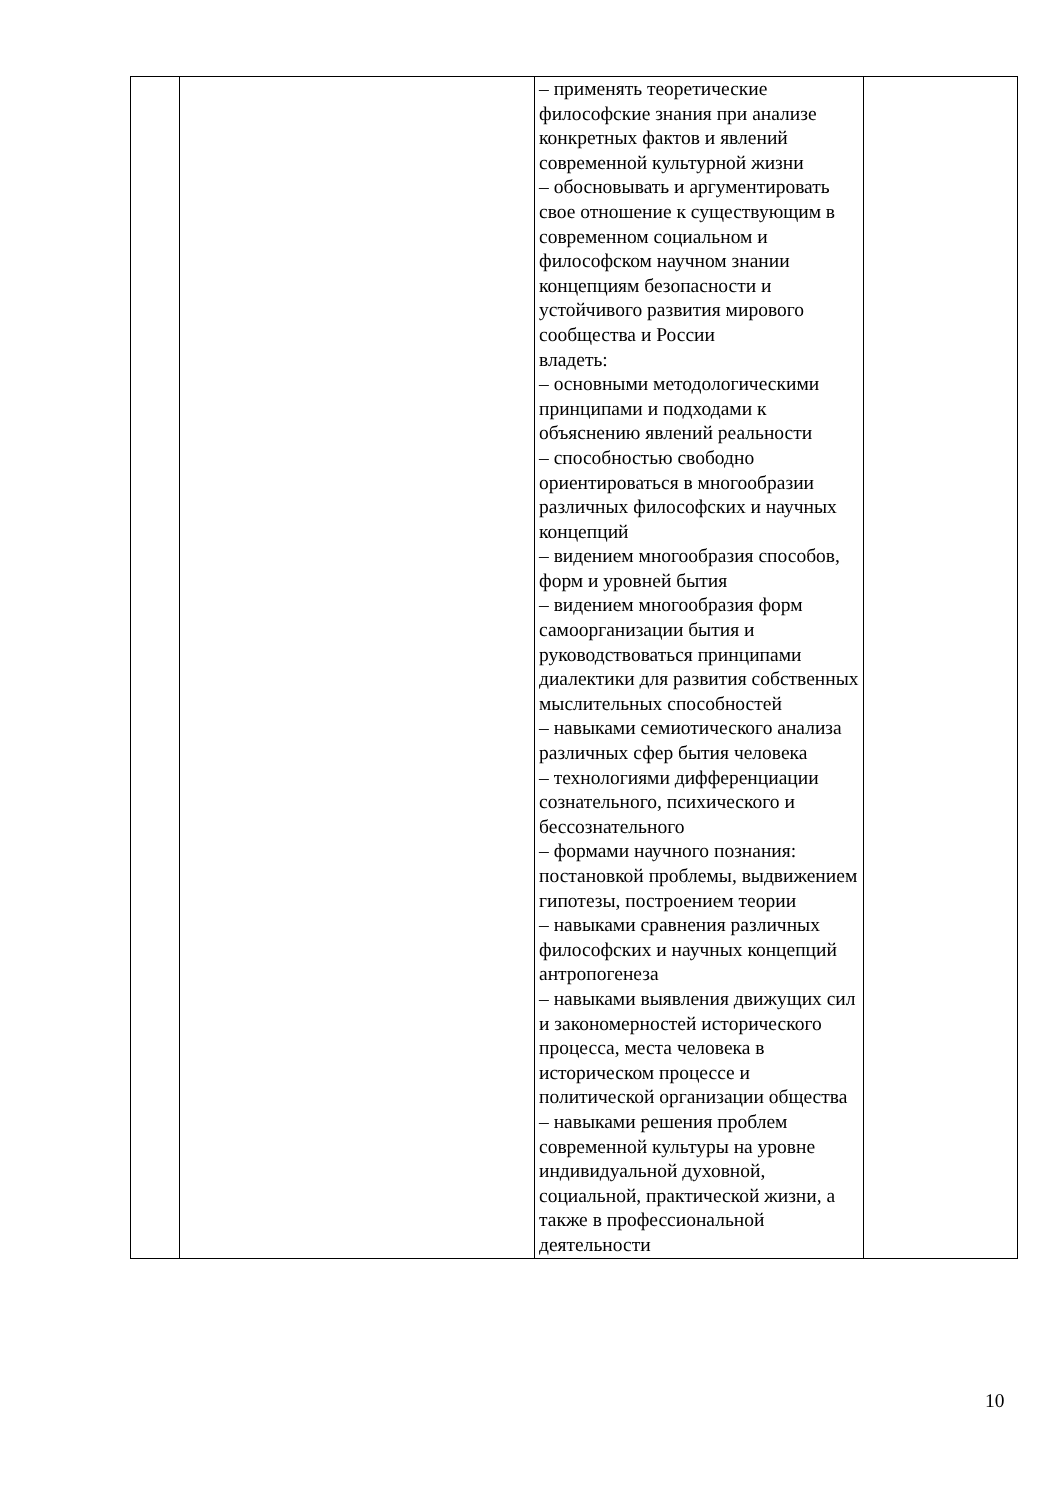| | | – применять теоретические философские знания при анализе конкретных фактов и явлений современной культурной жизни – обосновывать и аргументировать свое отношение к существующим в современном социальном и философском научном знании концепциям безопасности и устойчивого развития мирового сообщества и России владеть: – основными методологическими принципами и подходами к объяснению явлений реальности – способностью свободно ориентироваться в многообразии различных философских и научных концепций – видением многообразия способов, форм и уровней бытия – видением многообразия форм самоорганизации бытия и руководствоваться принципами диалектики для развития собственных мыслительных способностей – навыками семиотического анализа различных сфер бытия человека – технологиями дифференциации сознательного, психического и бессознательного – формами научного познания: постановкой проблемы, выдвижением гипотезы, построением теории – навыками сравнения различных философских и научных концепций антропогенеза – навыками выявления движущих сил и закономерностей исторического процесса, места человека в историческом процессе и политической организации общества – навыками решения проблем современной культуры на уровне индивидуальной духовной, социальной, практической жизни, а также в профессиональной деятельности | |
10